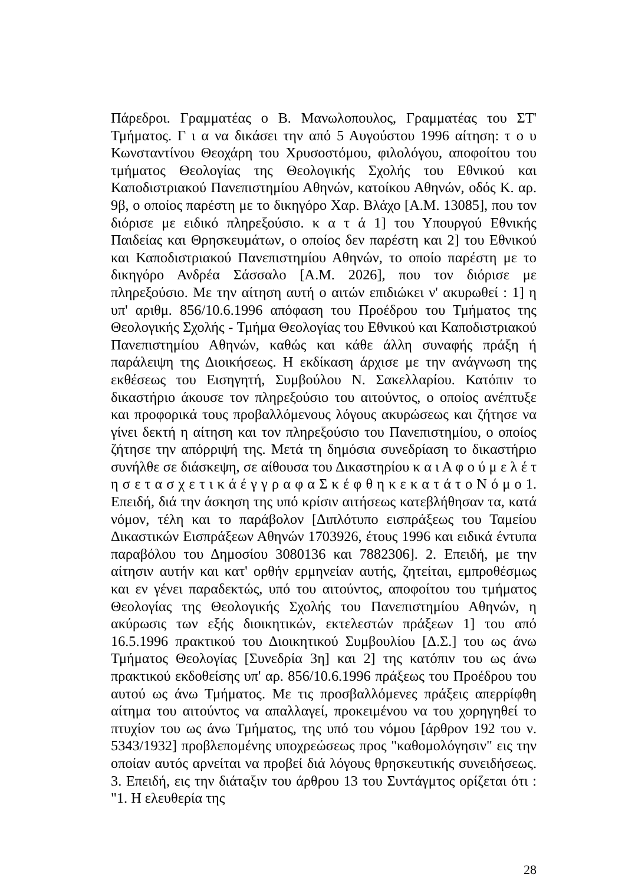Πάρεδροι. Γραμματέας ο Β. Μανωλοπουλος, Γραμματέας του ΣΤ' Τμήματος. Γ ι α να δικάσει την από 5 Αυγούστου 1996 αίτηση: τ ο υ Κωνσταντίνου Θεοχάρη του Χρυσοστόμου, φιλολόγου, αποφοίτου του τμήματος Θεολογίας της Θεολογικής Σχολής του Εθνικού και Καποδιστριακού Πανεπιστημίου Αθηνών, κατοίκου Αθηνών, οδός Κ. αρ. 9β, ο οποίος παρέστη με το δικηγόρο Χαρ. Βλάχο [Α.Μ. 13085], που τον διόρισε με ειδικό πληρεξούσιο. κ α τ ά 1] του Υπουργού Εθνικής Παιδείας και Θρησκευμάτων, ο οποίος δεν παρέστη και 2] του Εθνικού και Καποδιστριακού Πανεπιστημίου Αθηνών, το οποίο παρέστη με το δικηγόρο Ανδρέα Σάσσαλο [Α.Μ. 2026], που τον διόρισε με πληρεξούσιο. Με την αίτηση αυτή ο αιτών επιδιώκει ν' ακυρωθεί : 1] η υπ' αριθμ. 856/10.6.1996 απόφαση του Προέδρου του Τμήματος της Θεολογικής Σχολής - Τμήμα Θεολογίας του Εθνικού και Καποδιστριακού Πανεπιστημίου Αθηνών, καθώς και κάθε άλλη συναφής πράξη ή παράλειψη της Διοικήσεως. Η εκδίκαση άρχισε με την ανάγνωση της εκθέσεως του Εισηγητή, Συμβούλου Ν. Σακελλαρίου. Κατόπιν το δικαστήριο άκουσε τον πληρεξούσιο του αιτούντος, ο οποίος ανέπτυξε και προφορικά τους προβαλλόμενους λόγους ακυρώσεως και ζήτησε να γίνει δεκτή η αίτηση και τον πληρεξούσιο του Πανεπιστημίου, ο οποίος ζήτησε την απόρριψή της. Μετά τη δημόσια συνεδρίαση το δικαστήριο συνήλθε σε διάσκεψη, σε αίθουσα του Δικαστηρίου κ α ι Α φ ο ύ μ ε λ έ τ η σ ε τ α σ χ ε τ ι κ ά έ γ γ ρ α φ α Σ κ έ φ θ η κ ε κ α τ ά τ ο Ν ό μ ο 1. Επειδή, διά την άσκηση της υπό κρίσιν αιτήσεως κατεβλήθησαν τα, κατά νόμον, τέλη και το παράβολον [Διπλότυπο εισπράξεως του Ταμείου Δικαστικών Εισπράξεων Αθηνών 1703926, έτους 1996 και ειδικά έντυπα παραβόλου του Δημοσίου 3080136 και 7882306]. 2. Επειδή, με την αίτησιν αυτήν και κατ' ορθήν ερμηνείαν αυτής, ζητείται, εμπροθέσμως και εν γένει παραδεκτώς, υπό του αιτούντος, αποφοίτου του τμήματος Θεολογίας της Θεολογικής Σχολής του Πανεπιστημίου Αθηνών, η ακύρωσις των εξής διοικητικών, εκτελεστών πράξεων 1] του από 16.5.1996 πρακτικού του Διοικητικού Συμβουλίου [Δ.Σ.] του ως άνω Τμήματος Θεολογίας [Συνεδρία 3η] και 2] της κατόπιν του ως άνω πρακτικού εκδοθείσης υπ' αρ. 856/10.6.1996 πράξεως του Προέδρου του αυτού ως άνω Τμήματος. Με τις προσβαλλόμενες πράξεις απερρίφθη αίτημα του αιτούντος να απαλλαγεί, προκειμένου να του χορηγηθεί το πτυχίον του ως άνω Τμήματος, της υπό του νόμου [άρθρον 192 του ν. 5343/1932] προβλεπομένης υποχρεώσεως προς "καθομολόγησιν" εις την οποίαν αυτός αρνείται να προβεί διά λόγους θρησκευτικής συνειδήσεως. 3. Επειδή, εις την διάταξιν του άρθρου 13 του Συντάγμτος ορίζεται ότι : "1. Η ελευθερία της
28